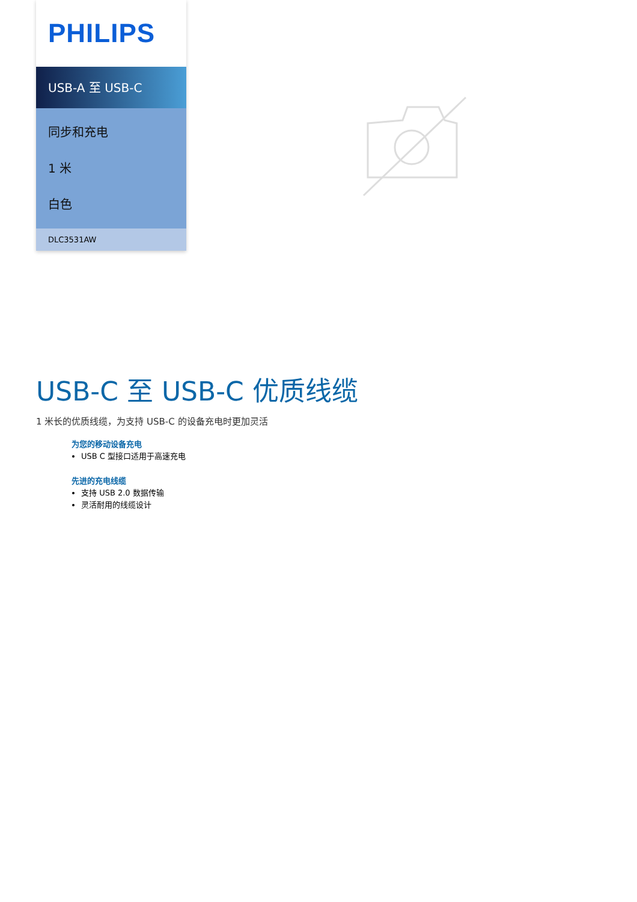PHILIPS
USB-A 至 USB-C
同步和充电
1 米
白色
DLC3531AW
USB-C 至 USB-C 优质线缆
1 米长的优质线缆，为支持 USB-C 的设备充电时更加灵活
为您的移动设备充电
USB C 型接口适用于高速充电
先进的充电线缆
支持 USB 2.0 数据传输
灵活耐用的线缆设计